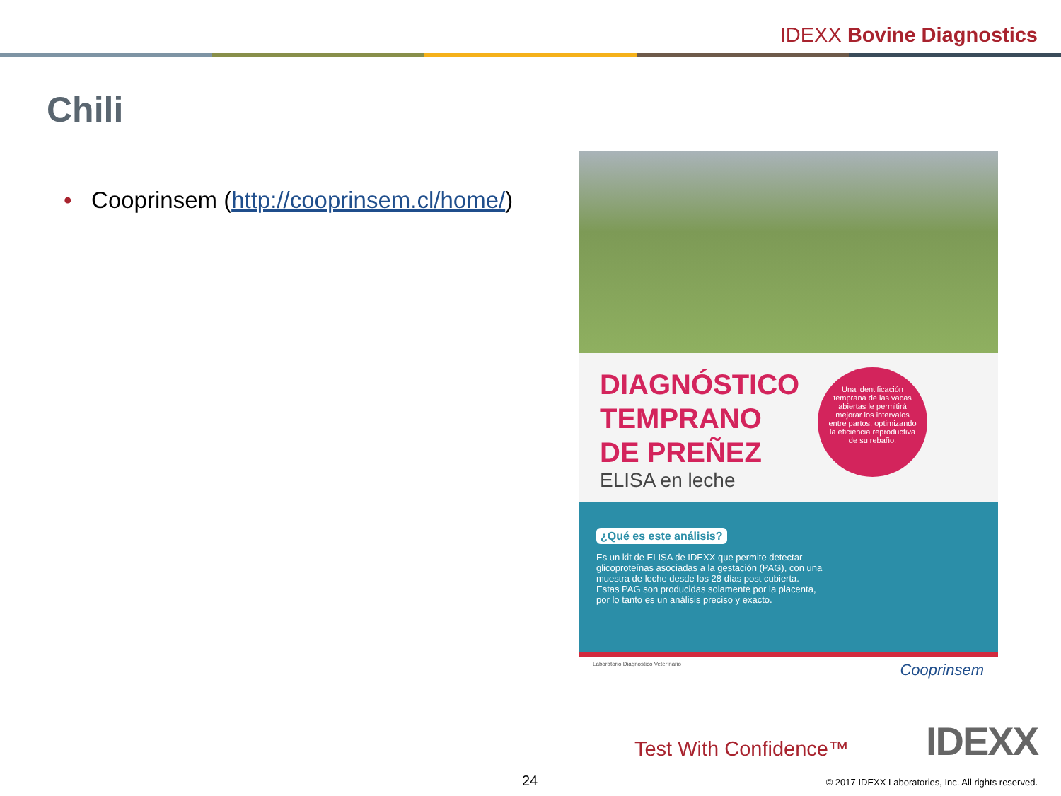IDEXX Bovine Diagnostics
Chili
• Cooprinsem (http://cooprinsem.cl/home/)
DIAGNÓSTICO
TEMPRANO
DE PREÑEZ
ELISA en leche
Una identificación temprana de las vacas abiertas le permitirá mejorar los intervalos entre partos, optimizando la eficiencia reproductiva de su rebaño.
¿Qué es este análisis?
Es un kit de ELISA de IDEXX que permite detectar glicoproteínas asociadas a la gestación (PAG), con una muestra de leche desde los 28 días post cubierta. Estas PAG son producidas solamente por la placenta, por lo tanto es un análisis preciso y exacto.
Laboratorio Diagnóstico Veterinario Cooprinsem
Test With Confidence™ IDEXX
24
© 2017 IDEXX Laboratories, Inc. All rights reserved.